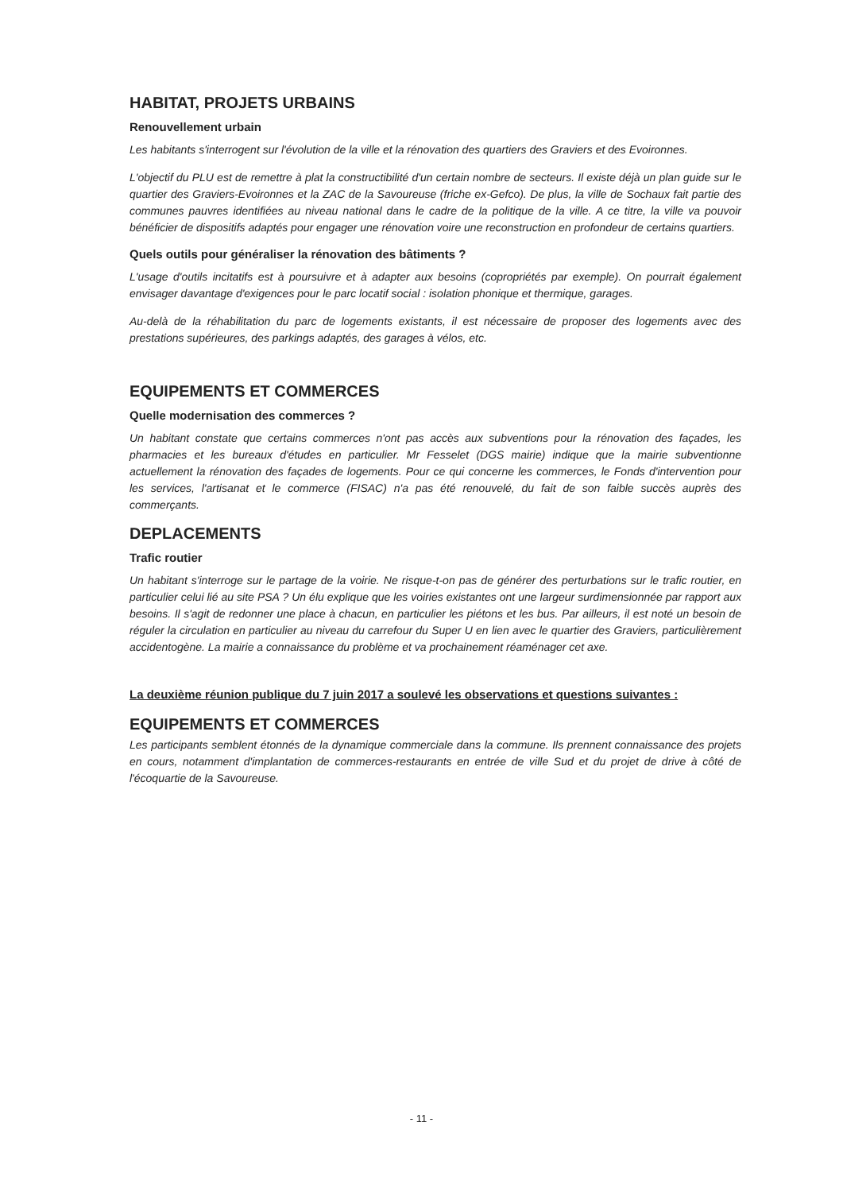HABITAT, PROJETS URBAINS
Renouvellement urbain
Les habitants s'interrogent sur l'évolution de la ville et la rénovation des quartiers des Graviers et des Evoironnes.
L'objectif du PLU est de remettre à plat la constructibilité d'un certain nombre de secteurs. Il existe déjà un plan guide sur le quartier des Graviers-Evoironnes et la ZAC de la Savoureuse (friche ex-Gefco). De plus, la ville de Sochaux fait partie des communes pauvres identifiées au niveau national dans le cadre de la politique de la ville. A ce titre, la ville va pouvoir bénéficier de dispositifs adaptés pour engager une rénovation voire une reconstruction en profondeur de certains quartiers.
Quels outils pour généraliser la rénovation des bâtiments ?
L'usage d'outils incitatifs est à poursuivre et à adapter aux besoins (copropriétés par exemple). On pourrait également envisager davantage d'exigences pour le parc locatif social : isolation phonique et thermique, garages.
Au-delà de la réhabilitation du parc de logements existants, il est nécessaire de proposer des logements avec des prestations supérieures, des parkings adaptés, des garages à vélos, etc.
EQUIPEMENTS ET COMMERCES
Quelle modernisation des commerces ?
Un habitant constate que certains commerces n'ont pas accès aux subventions pour la rénovation des façades, les pharmacies et les bureaux d'études en particulier. Mr Fesselet (DGS mairie) indique que la mairie subventionne actuellement la rénovation des façades de logements. Pour ce qui concerne les commerces, le Fonds d'intervention pour les services, l'artisanat et le commerce (FISAC) n'a pas été renouvelé, du fait de son faible succès auprès des commerçants.
DEPLACEMENTS
Trafic routier
Un habitant s'interroge sur le partage de la voirie. Ne risque-t-on pas de générer des perturbations sur le trafic routier, en particulier celui lié au site PSA ? Un élu explique que les voiries existantes ont une largeur surdimensionnée par rapport aux besoins. Il s'agit de redonner une place à chacun, en particulier les piétons et les bus. Par ailleurs, il est noté un besoin de réguler la circulation en particulier au niveau du carrefour du Super U en lien avec le quartier des Graviers, particulièrement accidentogène. La mairie a connaissance du problème et va prochainement réaménager cet axe.
La deuxième réunion publique du 7 juin 2017 a soulevé les observations et questions suivantes :
EQUIPEMENTS ET COMMERCES
Les participants semblent étonnés de la dynamique commerciale dans la commune. Ils prennent connaissance des projets en cours, notamment d'implantation de commerces-restaurants en entrée de ville Sud et du projet de drive à côté de l'écoquartie de la Savoureuse.
- 11 -